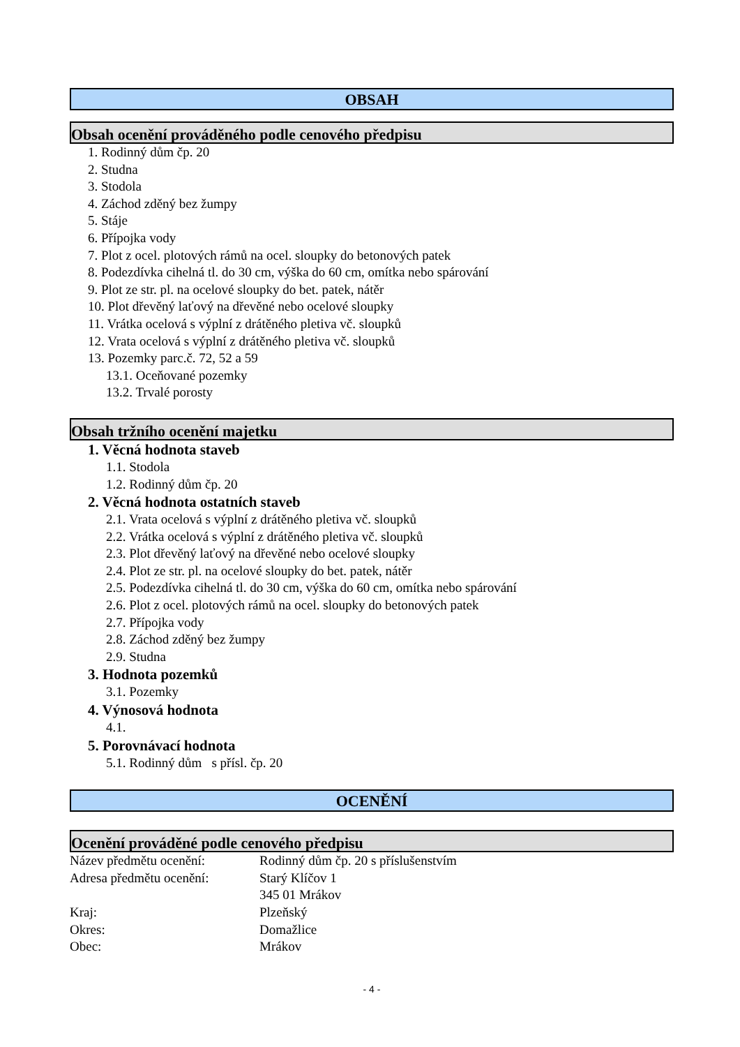OBSAH
Obsah ocenění prováděného podle cenového předpisu
1. Rodinný dům čp. 20
2. Studna
3. Stodola
4. Záchod zděný bez žumpy
5. Stáje
6. Přípojka vody
7. Plot z ocel. plotových rámů na ocel. sloupky do betonových patek
8. Podezdívka cihelná tl. do 30 cm, výška do 60 cm, omítka nebo spárování
9. Plot ze str. pl. na ocelové sloupky do bet. patek, nátěr
10. Plot dřevěný laťový na dřevěné nebo ocelové sloupky
11. Vrátka ocelová s výplní z drátěného pletiva vč. sloupků
12. Vrata ocelová s výplní z drátěného pletiva vč. sloupků
13. Pozemky parc.č. 72, 52 a 59
13.1. Oceňované pozemky
13.2. Trvalé porosty
Obsah tržního ocenění majetku
1. Věcná hodnota staveb
1.1. Stodola
1.2. Rodinný dům čp. 20
2. Věcná hodnota ostatních staveb
2.1. Vrata ocelová s výplní z drátěného pletiva vč. sloupků
2.2. Vrátka ocelová s výplní z drátěného pletiva vč. sloupků
2.3. Plot dřevěný laťový na dřevěné nebo ocelové sloupky
2.4. Plot ze str. pl. na ocelové sloupky do bet. patek, nátěr
2.5. Podezdívka cihelná tl. do 30 cm, výška do 60 cm, omítka nebo spárování
2.6. Plot z ocel. plotových rámů na ocel. sloupky do betonových patek
2.7. Přípojka vody
2.8. Záchod zděný bez žumpy
2.9. Studna
3. Hodnota pozemků
3.1. Pozemky
4. Výnosová hodnota
4.1.
5. Porovnávací hodnota
5.1. Rodinný dům s přísl. čp. 20
OCENĚNÍ
Ocenění prováděné podle cenového předpisu
| Název předmětu ocenění: | Rodinný dům čp. 20 s příslušenstvím |
| Adresa předmětu ocenění: | Starý Klíčov 1 345 01 Mrákov |
| Kraj: | Plzeňský |
| Okres: | Domažlice |
| Obec: | Mrákov |
- 4 -